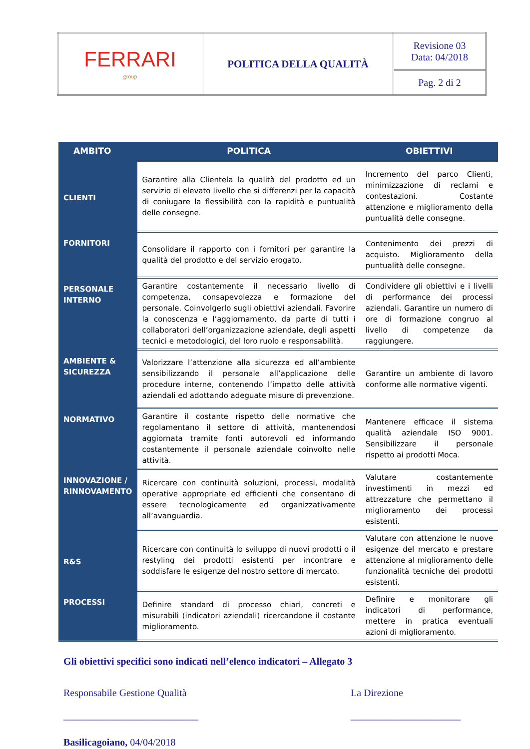| FERRARI group | POLITICA DELLA QUALITÀ | Revisione 03 Data: 04/2018 |
| | | Pag. 2 di 2 |
| AMBITO | POLITICA | OBIETTIVI |
| --- | --- | --- |
| CLIENTI | Garantire alla Clientela la qualità del prodotto ed un servizio di elevato livello che si differenzi per la capacità di coniugare la flessibilità con la rapidità e puntualità delle consegne. | Incremento del parco Clienti, minimizzazione di reclami e contestazioni. Costante attenzione e miglioramento della puntualità delle consegne. |
| FORNITORI | Consolidare il rapporto con i fornitori per garantire la qualità del prodotto e del servizio erogato. | Contenimento dei prezzi di acquisto. Miglioramento della puntualità delle consegne. |
| PERSONALE INTERNO | Garantire costantemente il necessario livello di competenza, consapevolezza e formazione del personale. Coinvolgerlo sugli obiettivi aziendali. Favorire la conoscenza e l’aggiornamento, da parte di tutti i collaboratori dell’organizzazione aziendale, degli aspetti tecnici e metodologici, del loro ruolo e responsabilità. | Condividere gli obiettivi e i livelli di performance dei processi aziendali. Garantire un numero di ore di formazione congruo al livello di competenze da raggiungere. |
| AMBIENTE & SICUREZZA | Valorizzare l’attenzione alla sicurezza ed all’ambiente sensibilizzando il personale all’applicazione delle procedure interne, contenendo l’impatto delle attività aziendali ed adottando adeguate misure di prevenzione. | Garantire un ambiente di lavoro conforme alle normative vigenti. |
| NORMATIVO | Garantire il costante rispetto delle normative che regolamentano il settore di attività, mantenendosi aggiornata tramite fonti autorevoli ed informando costantemente il personale aziendale coinvolto nelle attività. | Mantenere efficace il sistema qualità aziendale ISO 9001. Sensibilizzare il personale rispetto ai prodotti Moca. |
| INNOVAZIONE / RINNOVAMENTO | Ricercare con continuità soluzioni, processi, modalità operative appropriate ed efficienti che consentano di essere tecnologicamente ed organizzativamente all’avanguardia. | Valutare costantemente investimenti in mezzi ed attrezzature che permettano il miglioramento dei processi esistenti. |
| R&S | Ricercare con continuità lo sviluppo di nuovi prodotti o il restyling dei prodotti esistenti per incontrare e soddisfare le esigenze del nostro settore di mercato. | Valutare con attenzione le nuove esigenze del mercato e prestare attenzione al miglioramento delle funzionalità tecniche dei prodotti esistenti. |
| PROCESSI | Definire standard di processo chiari, concreti e misurabili (indicatori aziendali) ricercandone il costante miglioramento. | Definire e monitorare gli indicatori di performance, mettere in pratica eventuali azioni di miglioramento. |
Gli obiettivi specifici sono indicati nell’elenco indicatori – Allegato 3
Responsabile Gestione Qualità
___________________________
La Direzione
______________________
Basilicagoiano, 04/04/2018